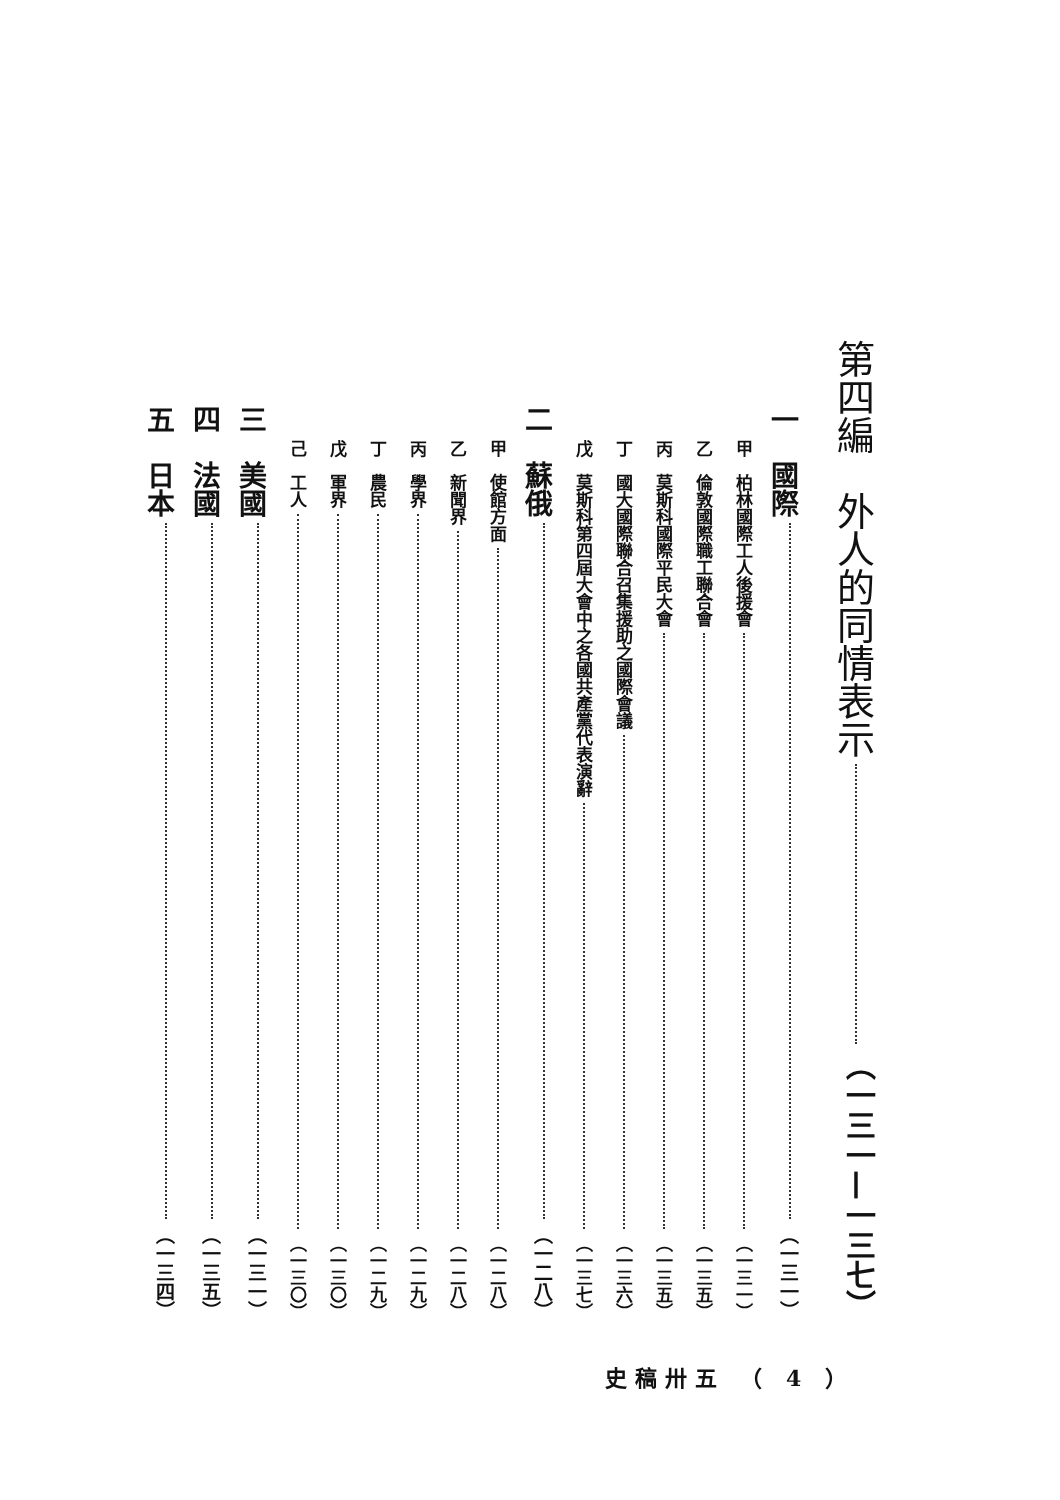第四編　外人的同情表示 （一三一—一三七）
一　國際 （一三一）
甲　柏林國際工人後援會 （一三一）
乙　倫敦國際職工聯合會 （一三五）
丙　莫斯科國際平民大會 （一三五）
丁　國大國際聯合召集援助之國際會議 （一三六）
戊　莫斯科第四屆大會中之各國共產黨代表演辭 （一三七）
二　蘇俄 （一二八）
甲　使館方面 （一二八）
乙　新聞界 （一二八）
丙　學界 （一二九）
丁　農民 （一二九）
戊　軍界 （一三〇）
己　工人 （一三〇）
三　美國 （一三一）
四　法國 （一三五）
五　日本 （一三四）
史稿卅五 （ 4 ）